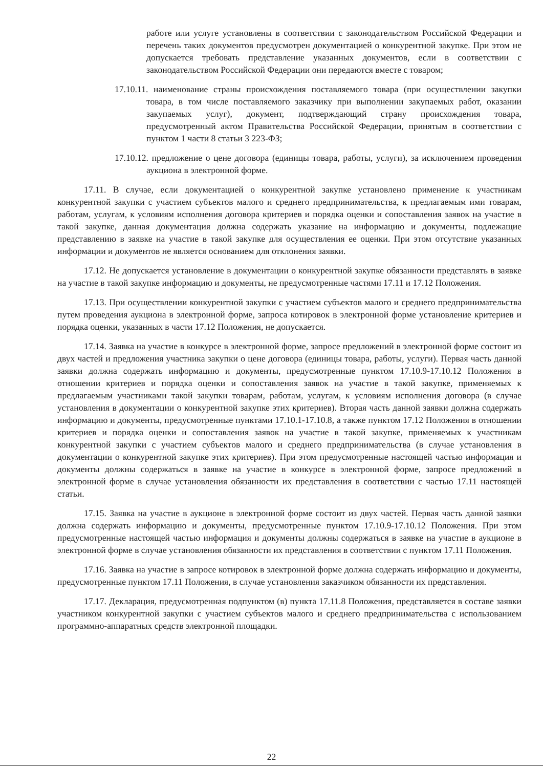работе или услуге установлены в соответствии с законодательством Российской Федерации и перечень таких документов предусмотрен документацией о конкурентной закупке. При этом не допускается требовать представление указанных документов, если в соответствии с законодательством Российской Федерации они передаются вместе с товаром;
17.10.11. наименование страны происхождения поставляемого товара (при осуществлении закупки товара, в том числе поставляемого заказчику при выполнении закупаемых работ, оказании закупаемых услуг), документ, подтверждающий страну происхождения товара, предусмотренный актом Правительства Российской Федерации, принятым в соответствии с пунктом 1 части 8 статьи 3 223-ФЗ;
17.10.12. предложение о цене договора (единицы товара, работы, услуги), за исключением проведения аукциона в электронной форме.
17.11. В случае, если документацией о конкурентной закупке установлено применение к участникам конкурентной закупки с участием субъектов малого и среднего предпринимательства, к предлагаемым ими товарам, работам, услугам, к условиям исполнения договора критериев и порядка оценки и сопоставления заявок на участие в такой закупке, данная документация должна содержать указание на информацию и документы, подлежащие представлению в заявке на участие в такой закупке для осуществления ее оценки. При этом отсутствие указанных информации и документов не является основанием для отклонения заявки.
17.12. Не допускается установление в документации о конкурентной закупке обязанности представлять в заявке на участие в такой закупке информацию и документы, не предусмотренные частями 17.11 и 17.12 Положения.
17.13. При осуществлении конкурентной закупки с участием субъектов малого и среднего предпринимательства путем проведения аукциона в электронной форме, запроса котировок в электронной форме установление критериев и порядка оценки, указанных в части 17.12 Положения, не допускается.
17.14. Заявка на участие в конкурсе в электронной форме, запросе предложений в электронной форме состоит из двух частей и предложения участника закупки о цене договора (единицы товара, работы, услуги). Первая часть данной заявки должна содержать информацию и документы, предусмотренные пунктом 17.10.9-17.10.12 Положения в отношении критериев и порядка оценки и сопоставления заявок на участие в такой закупке, применяемых к предлагаемым участниками такой закупки товарам, работам, услугам, к условиям исполнения договора (в случае установления в документации о конкурентной закупке этих критериев). Вторая часть данной заявки должна содержать информацию и документы, предусмотренные пунктами 17.10.1-17.10.8, а также пунктом 17.12 Положения в отношении критериев и порядка оценки и сопоставления заявок на участие в такой закупке, применяемых к участникам конкурентной закупки с участием субъектов малого и среднего предпринимательства (в случае установления в документации о конкурентной закупке этих критериев). При этом предусмотренные настоящей частью информация и документы должны содержаться в заявке на участие в конкурсе в электронной форме, запросе предложений в электронной форме в случае установления обязанности их представления в соответствии с частью 17.11 настоящей статьи.
17.15. Заявка на участие в аукционе в электронной форме состоит из двух частей. Первая часть данной заявки должна содержать информацию и документы, предусмотренные пунктом 17.10.9-17.10.12 Положения. При этом предусмотренные настоящей частью информация и документы должны содержаться в заявке на участие в аукционе в электронной форме в случае установления обязанности их представления в соответствии с пунктом 17.11 Положения.
17.16. Заявка на участие в запросе котировок в электронной форме должна содержать информацию и документы, предусмотренные пунктом 17.11 Положения, в случае установления заказчиком обязанности их представления.
17.17. Декларация, предусмотренная подпунктом (в) пункта 17.11.8 Положения, представляется в составе заявки участником конкурентной закупки с участием субъектов малого и среднего предпринимательства с использованием программно-аппаратных средств электронной площадки.
22